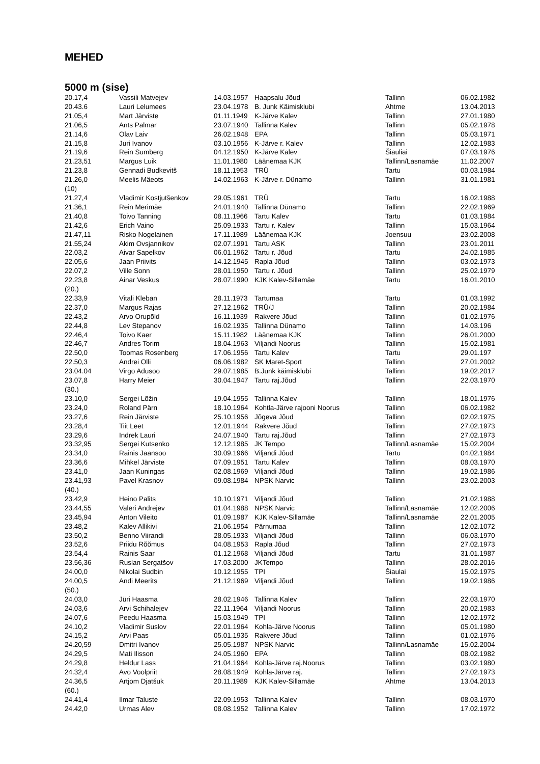MEHED
5000 m (sise)
| 20.17,4 | Vassili Matvejev | 14.03.1957 | Haapsalu Jõud | Tallinn | 06.02.1982 |
| 20.43.6 | Lauri Lelumees | 23.04.1978 | B. Junk Käimisklubi | Ahtme | 13.04.2013 |
| 21.05,4 | Mart Järviste | 01.11.1949 | K-Järve Kalev | Tallinn | 27.01.1980 |
| 21.06,5 | Ants Palmar | 23.07.1940 | Tallinna Kalev | Tallinn | 05.02.1978 |
| 21.14,6 | Olav Laiv | 26.02.1948 | EPA | Tallinn | 05.03.1971 |
| 21.15,8 | Juri Ivanov | 03.10.1956 | K-Järve r. Kalev | Tallinn | 12.02.1983 |
| 21.19,6 | Rein Sumberg | 04.12.1950 | K-Järve Kalev | Šiauliai | 07.03.1976 |
| 21.23,51 | Margus Luik | 11.01.1980 | Läänemaa KJK | Tallinn/Lasnamäe | 11.02.2007 |
| 21.23,8 | Gennadi Budkevitš | 18.11.1953 | TRÜ | Tartu | 00.03.1984 |
| 21.26,0 | Meelis Mäeots | 14.02.1963 | K-Järve r. Dünamo | Tallinn | 31.01.1981 |
| (10) | | | | | |
| 21.27,4 | Vladimir Kostjutšenkov | 29.05.1961 | TRÜ | Tartu | 16.02.1988 |
| 21.36,1 | Rein Merimäe | 24.01.1940 | Tallinna Dünamo | Tallinn | 22.02.1969 |
| 21.40,8 | Toivo Tanning | 08.11.1966 | Tartu Kalev | Tartu | 01.03.1984 |
| 21.42,6 | Erich Vaino | 25.09.1933 | Tartu r. Kalev | Tallinn | 15.03.1964 |
| 21.47,11 | Risko Nogelainen | 17.11.1989 | Läänemaa KJK | Joensuu | 23.02.2008 |
| 21.55,24 | Akim Ovsjannikov | 02.07.1991 | Tartu ASK | Tallinn | 23.01.2011 |
| 22.03,2 | Aivar Sapelkov | 06.01.1962 | Tartu r. Jõud | Tartu | 24.02.1985 |
| 22.05,6 | Jaan Priivits | 14.12.1945 | Rapla Jõud | Tallinn | 03.02.1973 |
| 22.07,2 | Ville Sonn | 28.01.1950 | Tartu r. Jõud | Tallinn | 25.02.1979 |
| 22.23,8 | Ainar Veskus | 28.07.1990 | KJK Kalev-Sillamäe | Tartu | 16.01.2010 |
| (20.) | | | | | |
| 22.33,9 | Vitali Kleban | 28.11.1973 | Tartumaa | Tartu | 01.03.1992 |
| 22.37,0 | Margus Rajas | 27.12.1962 | TRÜ/J | Tallinn | 20.02.1984 |
| 22.43,2 | Arvo Orupõld | 16.11.1939 | Rakvere Jõud | Tallinn | 01.02.1976 |
| 22.44,8 | Lev Stepanov | 16.02.1935 | Tallinna Dünamo | Tallinn | 14.03.196 |
| 22.46,4 | Toivo Kaer | 15.11.1982 | Läänemaa KJK | Tallinn | 26.01.2000 |
| 22.46,7 | Andres Torim | 18.04.1963 | Viljandi Noorus | Tallinn | 15.02.1981 |
| 22.50,0 | Toomas Rosenberg | 17.06.1956 | Tartu Kalev | Tartu | 29.01.197 |
| 22.50,3 | Andrei Olli | 06.06.1982 | SK Maret-Sport | Tallinn | 27.01.2002 |
| 23.04.04 | Virgo Adusoo | 29.07.1985 | B.Junk käimisklubi | Tallinn | 19.02.2017 |
| 23.07,8 | Harry Meier | 30.04.1947 | Tartu raj.Jõud | Tallinn | 22.03.1970 |
| (30.) | | | | | |
| 23.10,0 | Sergei Lõžin | 19.04.1955 | Tallinna Kalev | Tallinn | 18.01.1976 |
| 23.24,0 | Roland Pärn | 18.10.1964 | Kohtla-Järve rajooni Noorus | Tallinn | 06.02.1982 |
| 23.27,6 | Rein Järviste | 25.10.1956 | Jõgeva Jõud | Tallinn | 02.02.1975 |
| 23.28,4 | Tiit Leet | 12.01.1944 | Rakvere Jõud | Tallinn | 27.02.1973 |
| 23.29,6 | Indrek Lauri | 24.07.1940 | Tartu raj.Jõud | Tallinn | 27.02.1973 |
| 23.32,95 | Sergei Kutsenko | 12.12.1985 | JK Tempo | Tallinn/Lasnamäe | 15.02.2004 |
| 23.34,0 | Rainis Jaansoo | 30.09.1966 | Viljandi Jõud | Tartu | 04.02.1984 |
| 23.36,6 | Mihkel Järviste | 07.09.1951 | Tartu Kalev | Tallinn | 08.03.1970 |
| 23.41,0 | Jaan Kuningas | 02.08.1969 | Viljandi Jõud | Tallinn | 19.02.1986 |
| 23.41,93 | Pavel Krasnov | 09.08.1984 | NPSK Narvic | Tallinn | 23.02.2003 |
| (40.) | | | | | |
| 23.42,9 | Heino Palits | 10.10.1971 | Viljandi Jõud | Tallinn | 21.02.1988 |
| 23.44,55 | Valeri Andrejev | 01.04.1988 | NPSK Narvic | Tallinn/Lasnamäe | 12.02.2006 |
| 23.45,94 | Anton Vileito | 01.09.1987 | KJK Kalev-Sillamäe | Tallinn/Lasnamäe | 22.01.2005 |
| 23.48,2 | Kalev Allikivi | 21.06.1954 | Pärnumaa | Tallinn | 12.02.1072 |
| 23.50,2 | Benno Viirandi | 28.05.1933 | Viljandi Jõud | Tallinn | 06.03.1970 |
| 23.52,6 | Priidu Rõõmus | 04.08.1953 | Rapla Jõud | Tallinn | 27.02.1973 |
| 23.54,4 | Rainis Saar | 01.12.1968 | Viljandi Jõud | Tartu | 31.01.1987 |
| 23.56,36 | Ruslan Sergatšov | 17.03.2000 | JKTempo | Tallinn | 28.02.2016 |
| 24.00,0 | Nikolai Sudbin | 10.12.1955 | TPI | Šiaulai | 15.02.1975 |
| 24.00,5 | Andi Meerits | 21.12.1969 | Viljandi Jõud | Tallinn | 19.02.1986 |
| (50.) | | | | | |
| 24.03,0 | Jüri Haasma | 28.02.1946 | Tallinna Kalev | Tallinn | 22.03.1970 |
| 24.03,6 | Arvi Schihalejev | 22.11.1964 | Viljandi Noorus | Tallinn | 20.02.1983 |
| 24.07,6 | Peedu Haasma | 15.03.1949 | TPI | Tallinn | 12.02.1972 |
| 24.10,2 | Vladimir Suslov | 22.01.1964 | Kohla-Järve Noorus | Tallinn | 05.01.1980 |
| 24.15,2 | Arvi Paas | 05.01.1935 | Rakvere Jõud | Tallinn | 01.02.1976 |
| 24.20,59 | Dmitri Ivanov | 25.05.1987 | NPSK Narvic | Tallinn/Lasnamäe | 15.02.2004 |
| 24.29,5 | Mati Ilisson | 24.05.1960 | EPA | Tallinn | 08.02.1982 |
| 24.29,8 | Heldur Lass | 21.04.1964 | Kohla-Järve raj.Noorus | Tallinn | 03.02.1980 |
| 24.32,4 | Avo Voolpriit | 28.08.1949 | Kohla-Järve raj. | Tallinn | 27.02.1973 |
| 24.36,5 | Artjom Djatšuk | 20.11.1989 | KJK Kalev-Sillamäe | Ahtme | 13.04.2013 |
| (60.) | | | | | |
| 24.41,4 | Ilmar Taluste | 22.09.1953 | Tallinna Kalev | Tallinn | 08.03.1970 |
| 24.42,0 | Urmas Alev | 08.08.1952 | Tallinna Kalev | Tallinn | 17.02.1972 |